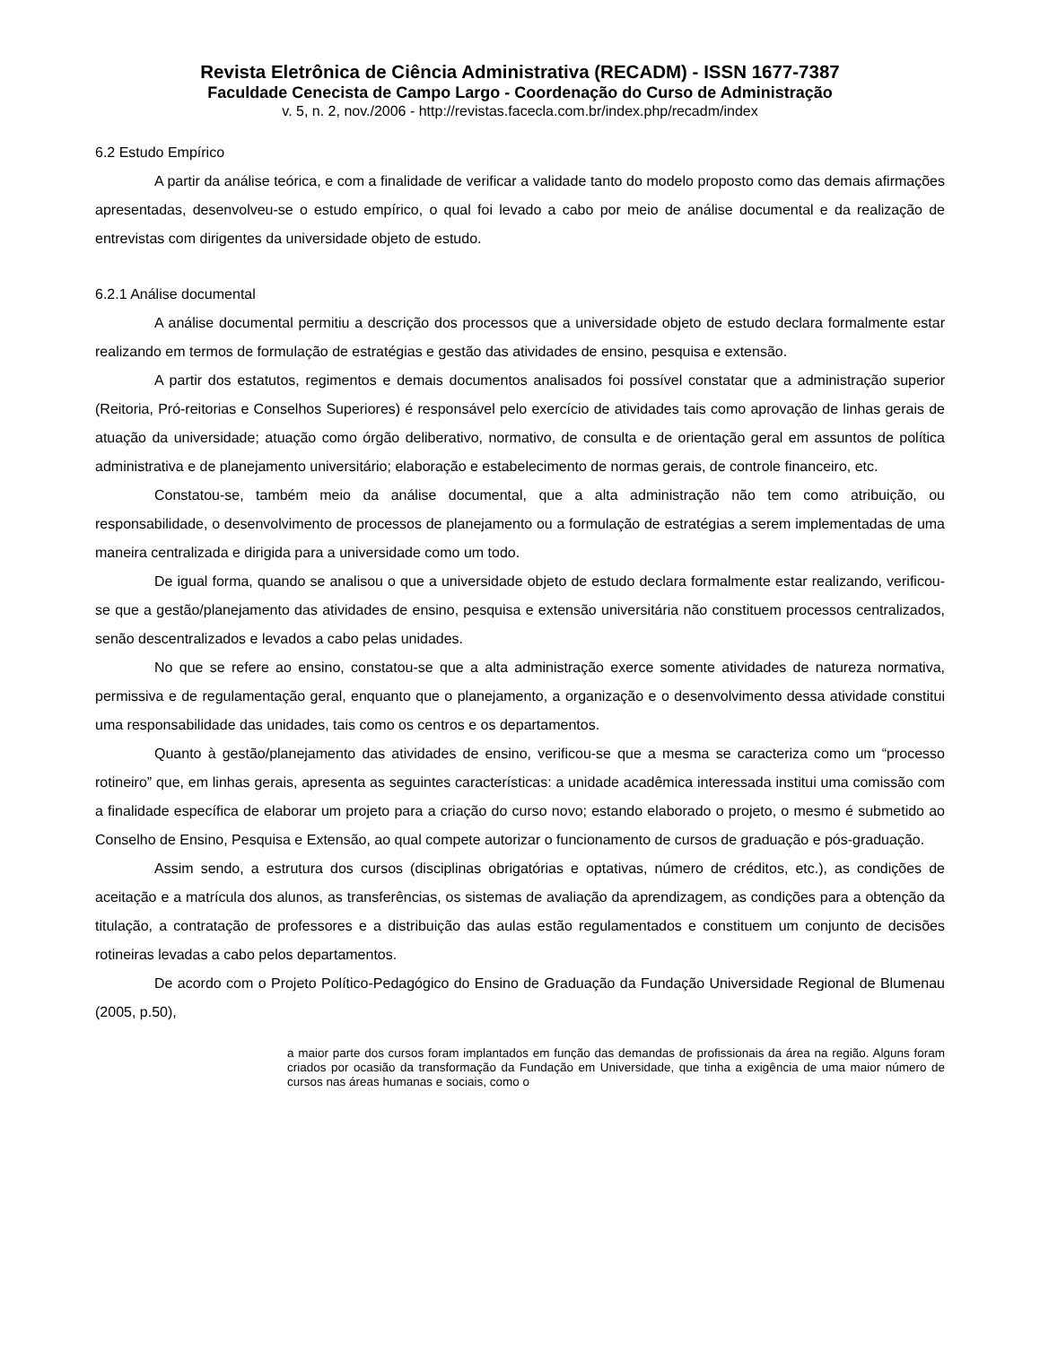Revista Eletrônica de Ciência Administrativa (RECADM) - ISSN 1677-7387
Faculdade Cenecista de Campo Largo - Coordenação do Curso de Administração
v. 5, n. 2, nov./2006 - http://revistas.facecla.com.br/index.php/recadm/index
6.2 Estudo Empírico
A partir da análise teórica, e com a finalidade de verificar a validade tanto do modelo proposto como das demais afirmações apresentadas, desenvolveu-se o estudo empírico, o qual foi levado a cabo por meio de análise documental e da realização de entrevistas com dirigentes da universidade objeto de estudo.
6.2.1 Análise documental
A análise documental permitiu a descrição dos processos que a universidade objeto de estudo declara formalmente estar realizando em termos de formulação de estratégias e gestão das atividades de ensino, pesquisa e extensão.
A partir dos estatutos, regimentos e demais documentos analisados foi possível constatar que a administração superior (Reitoria, Pró-reitorias e Conselhos Superiores) é responsável pelo exercício de atividades tais como aprovação de linhas gerais de atuação da universidade; atuação como órgão deliberativo, normativo, de consulta e de orientação geral em assuntos de política administrativa e de planejamento universitário; elaboração e estabelecimento de normas gerais, de controle financeiro, etc.
Constatou-se, também meio da análise documental, que a alta administração não tem como atribuição, ou responsabilidade, o desenvolvimento de processos de planejamento ou a formulação de estratégias a serem implementadas de uma maneira centralizada e dirigida para a universidade como um todo.
De igual forma, quando se analisou o que a universidade objeto de estudo declara formalmente estar realizando, verificou-se que a gestão/planejamento das atividades de ensino, pesquisa e extensão universitária não constituem processos centralizados, senão descentralizados e levados a cabo pelas unidades.
No que se refere ao ensino, constatou-se que a alta administração exerce somente atividades de natureza normativa, permissiva e de regulamentação geral, enquanto que o planejamento, a organização e o desenvolvimento dessa atividade constitui uma responsabilidade das unidades, tais como os centros e os departamentos.
Quanto à gestão/planejamento das atividades de ensino, verificou-se que a mesma se caracteriza como um “processo rotineiro” que, em linhas gerais, apresenta as seguintes características: a unidade acadêmica interessada institui uma comissão com a finalidade específica de elaborar um projeto para a criação do curso novo; estando elaborado o projeto, o mesmo é submetido ao Conselho de Ensino, Pesquisa e Extensão, ao qual compete autorizar o funcionamento de cursos de graduação e pós-graduação.
Assim sendo, a estrutura dos cursos (disciplinas obrigatórias e optativas, número de créditos, etc.), as condições de aceitação e a matrícula dos alunos, as transferências, os sistemas de avaliação da aprendizagem, as condições para a obtenção da titulação, a contratação de professores e a distribuição das aulas estão regulamentados e constituem um conjunto de decisões rotineiras levadas a cabo pelos departamentos.
De acordo com o Projeto Político-Pedagógico do Ensino de Graduação da Fundação Universidade Regional de Blumenau (2005, p.50),
a maior parte dos cursos foram implantados em função das demandas de profissionais da área na região. Alguns foram criados por ocasião da transformação da Fundação em Universidade, que tinha a exigência de uma maior número de cursos nas áreas humanas e sociais, como o